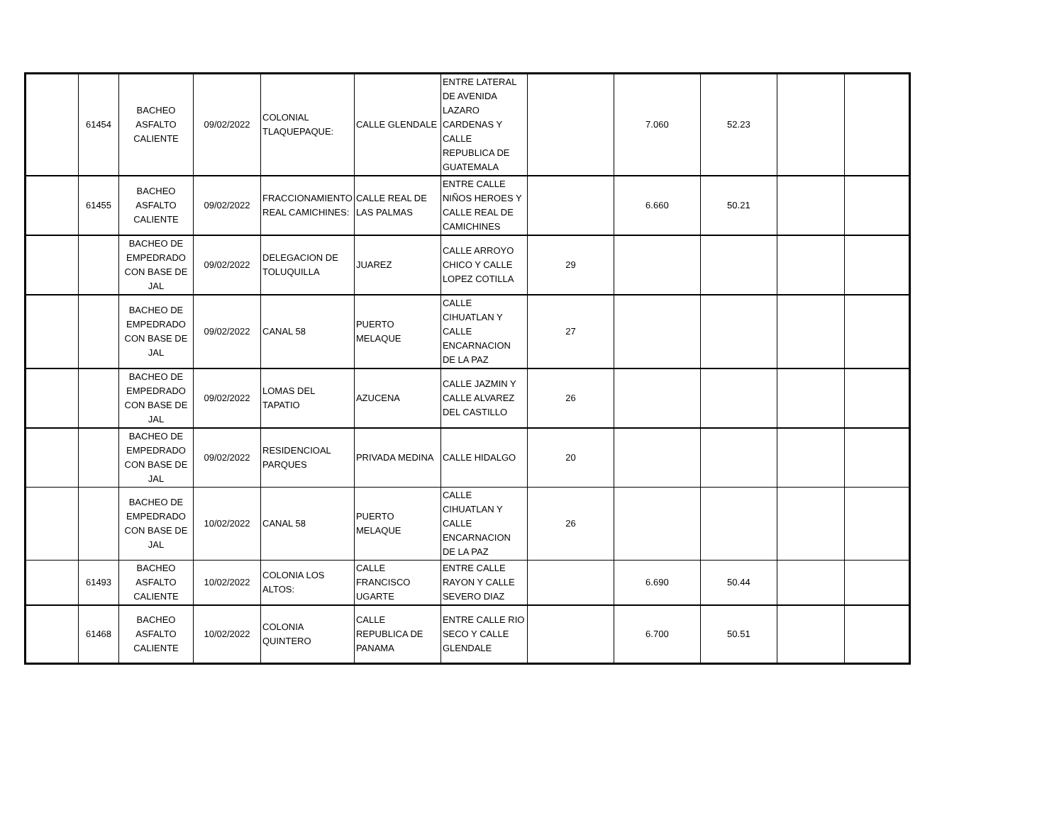| | 61454 | BACHEO ASFALTO CALIENTE | 09/02/2022 | COLONIAL TLAQUEPAQUE: | CALLE GLENDALE | ENTRE LATERAL DE AVENIDA LAZARO CARDENAS Y CALLE REPUBLICA DE GUATEMALA | | 7.060 | 52.23 | | |
| | 61455 | BACHEO ASFALTO CALIENTE | 09/02/2022 | FRACCIONAMIENTO REAL CAMICHINES: | CALLE REAL DE LAS PALMAS | ENTRE CALLE NIÑOS HEROES Y CALLE REAL DE CAMICHINES | | 6.660 | 50.21 | | |
| | | BACHEO DE EMPEDRADO CON BASE DE JAL | 09/02/2022 | DELEGACION DE TOLUQUILLA | JUAREZ | CALLE ARROYO CHICO Y CALLE LOPEZ COTILLA | 29 | | | | |
| | | BACHEO DE EMPEDRADO CON BASE DE JAL | 09/02/2022 | CANAL 58 | PUERTO MELAQUE | CALLE CIHUATLAN Y CALLE ENCARNACION DE LA PAZ | 27 | | | | |
| | | BACHEO DE EMPEDRADO CON BASE DE JAL | 09/02/2022 | LOMAS DEL TAPATIO | AZUCENA | CALLE JAZMIN Y CALLE ALVAREZ DEL CASTILLO | 26 | | | | |
| | | BACHEO DE EMPEDRADO CON BASE DE JAL | 09/02/2022 | RESIDENCIOAL PARQUES | PRIVADA MEDINA | CALLE HIDALGO | 20 | | | | |
| | | BACHEO DE EMPEDRADO CON BASE DE JAL | 10/02/2022 | CANAL 58 | PUERTO MELAQUE | CALLE CIHUATLAN Y CALLE ENCARNACION DE LA PAZ | 26 | | | | |
| | 61493 | BACHEO ASFALTO CALIENTE | 10/02/2022 | COLONIA LOS ALTOS: | CALLE FRANCISCO UGARTE | ENTRE CALLE RAYON Y CALLE SEVERO DIAZ | | 6.690 | 50.44 | | |
| | 61468 | BACHEO ASFALTO CALIENTE | 10/02/2022 | COLONIA QUINTERO | CALLE REPUBLICA DE PANAMA | ENTRE CALLE RIO SECO Y CALLE GLENDALE | | 6.700 | 50.51 | | |